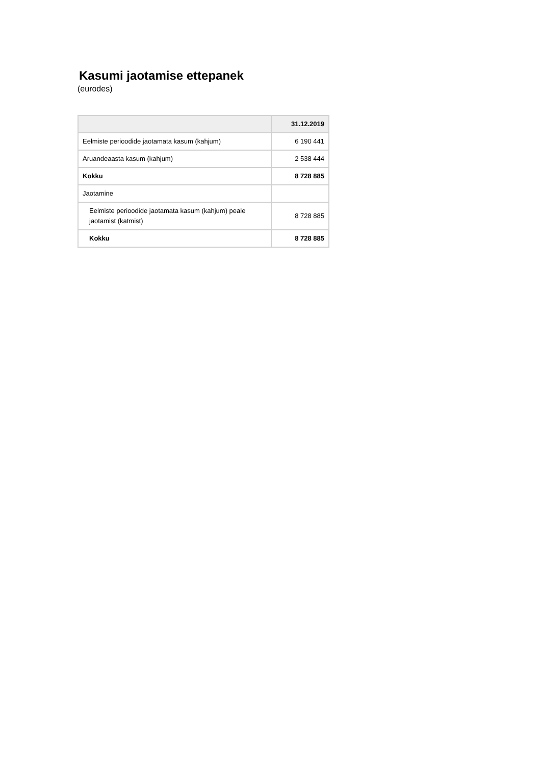Kasumi jaotamise ettepanek
(eurodes)
| | 31.12.2019 |
| --- | --- |
| Eelmiste perioodide jaotamata kasum (kahjum) | 6 190 441 |
| Aruandeaasta kasum (kahjum) | 2 538 444 |
| Kokku | 8 728 885 |
| Jaotamine | |
| Eelmiste perioodide jaotamata kasum (kahjum) peale jaotamist (katmist) | 8 728 885 |
| Kokku | 8 728 885 |